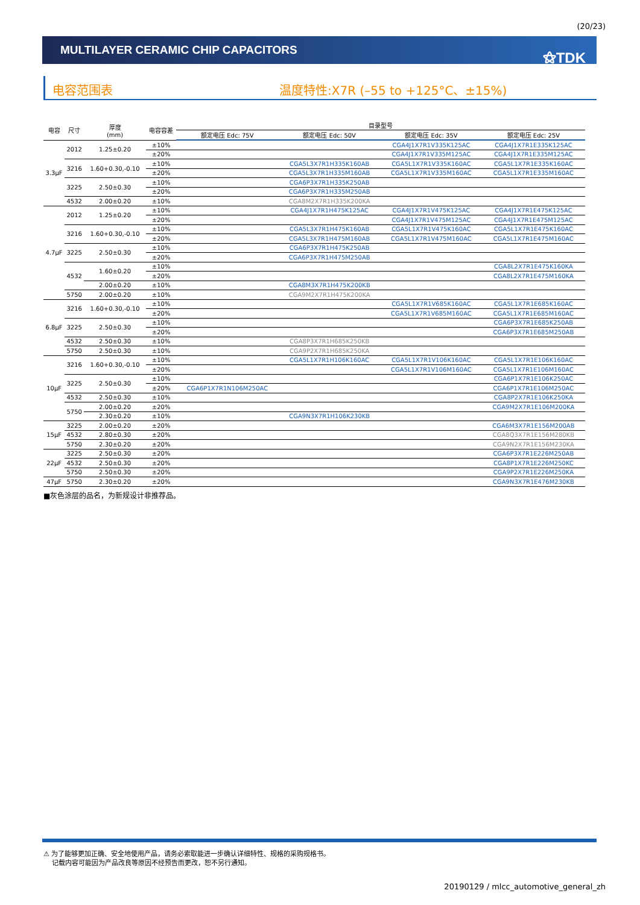(20/23)
MULTILAYER CERAMIC CHIP CAPACITORS
⚝TDK
电容范围表 温度特性:X7R (–55 to +125°C、±15%)
| 电容 | 尺寸 | 厚度 (mm) | 电容容差 | 目录型号 | | | |
| --- | --- | --- | --- | --- | --- | --- | --- |
| | | | | 额定电压 Edc: 75V | 额定电压 Edc: 50V | 额定电压 Edc: 35V | 额定电压 Edc: 25V |
| 3.3μF | 2012 | 1.25±0.20 | ±10% | | | CGA4J1X7R1V335K125AC | CGA4J1X7R1E335K125AC |
| | | | ±20% | | | CGA4J1X7R1V335M125AC | CGA4J1X7R1E335M125AC |
| | 3216 | 1.60+0.30,-0.10 | ±10% | | CGA5L3X7R1H335K160AB | CGA5L1X7R1V335K160AC | CGA5L1X7R1E335K160AC |
| | | | ±20% | | CGA5L3X7R1H335M160AB | CGA5L1X7R1V335M160AC | CGA5L1X7R1E335M160AC |
| | 3225 | 2.50±0.30 | ±10% | | CGA6P3X7R1H335K250AB | | |
| | | | ±20% | | CGA6P3X7R1H335M250AB | | |
| | 4532 | 2.00±0.20 | ±10% | | CGA8M2X7R1H335K200KA | | |
| 4.7μF | 2012 | 1.25±0.20 | ±10% | | CGA4J1X7R1H475K125AC | CGA4J1X7R1V475K125AC | CGA4J1X7R1E475K125AC |
| | | | ±20% | | | CGA4J1X7R1V475M125AC | CGA4J1X7R1E475M125AC |
| | 3216 | 1.60+0.30,-0.10 | ±10% | | CGA5L3X7R1H475K160AB | CGA5L1X7R1V475K160AC | CGA5L1X7R1E475K160AC |
| | | | ±20% | | CGA5L3X7R1H475M160AB | CGA5L1X7R1V475M160AC | CGA5L1X7R1E475M160AC |
| | 3225 | 2.50±0.30 | ±10% | | CGA6P3X7R1H475K250AB | | |
| | | | ±20% | | CGA6P3X7R1H475M250AB | | |
| | 4532 | 1.60±0.20 | ±10% | | | | CGA8L2X7R1E475K160KA |
| | | | ±20% | | | | CGA8L2X7R1E475M160KA |
| | | 2.00±0.20 | ±10% | | CGA8M3X7R1H475K200KB | | |
| | 5750 | 2.00±0.20 | ±10% | | CGA9M2X7R1H475K200KA | | |
| 6.8μF | 3216 | 1.60+0.30,-0.10 | ±10% | | | CGA5L1X7R1V685K160AC | CGA5L1X7R1E685K160AC |
| | | | ±20% | | | CGA5L1X7R1V685M160AC | CGA5L1X7R1E685M160AC |
| | 3225 | 2.50±0.30 | ±10% | | | | CGA6P3X7R1E685K250AB |
| | | | ±20% | | | | CGA6P3X7R1E685M250AB |
| | 4532 | 2.50±0.30 | ±10% | | CGA8P3X7R1H685K250KB | | |
| | 5750 | 2.50±0.30 | ±10% | | CGA9P2X7R1H685K250KA | | |
| 10μF | 3216 | 1.60+0.30,-0.10 | ±10% | | CGA5L1X7R1H106K160AC | CGA5L1X7R1V106K160AC | CGA5L1X7R1E106K160AC |
| | | | ±20% | | | CGA5L1X7R1V106M160AC | CGA5L1X7R1E106M160AC |
| | 3225 | 2.50±0.30 | ±10% | | | | CGA6P1X7R1E106K250AC |
| | | | ±20% | CGA6P1X7R1N106M250AC | | | CGA6P1X7R1E106M250AC |
| | 4532 | 2.50±0.30 | ±10% | | | | CGA8P2X7R1E106K250KA |
| | 5750 | 2.00±0.20 | ±20% | | | | CGA9M2X7R1E106M200KA |
| | | 2.30±0.20 | ±10% | | CGA9N3X7R1H106K230KB | | |
| 15μF | 3225 | 2.00±0.20 | ±20% | | | | CGA6M3X7R1E156M200AB |
| | 4532 | 2.80±0.30 | ±20% | | | | CGA8Q3X7R1E156M280KB |
| | 5750 | 2.30±0.20 | ±20% | | | | CGA9N2X7R1E156M230KA |
| 22μF | 3225 | 2.50±0.30 | ±20% | | | | CGA6P3X7R1E226M250AB |
| | 4532 | 2.50±0.30 | ±20% | | | | CGA8P1X7R1E226M250KC |
| | 5750 | 2.50±0.30 | ±20% | | | | CGA9P2X7R1E226M250KA |
| 47μF | 5750 | 2.30±0.20 | ±20% | | | | CGA9N3X7R1E476M230KB |
■灰色涂层的品名，为新规设计非推荐品。
⚠ 为了能够更加正确、安全地使用产品，请务必索取能进一步确认详细特性、规格的采购规格书。
记载内容可能因为产品改良等原因不经预告而更改，恕不另行通知。
20190129 / mlcc_automotive_general_zh